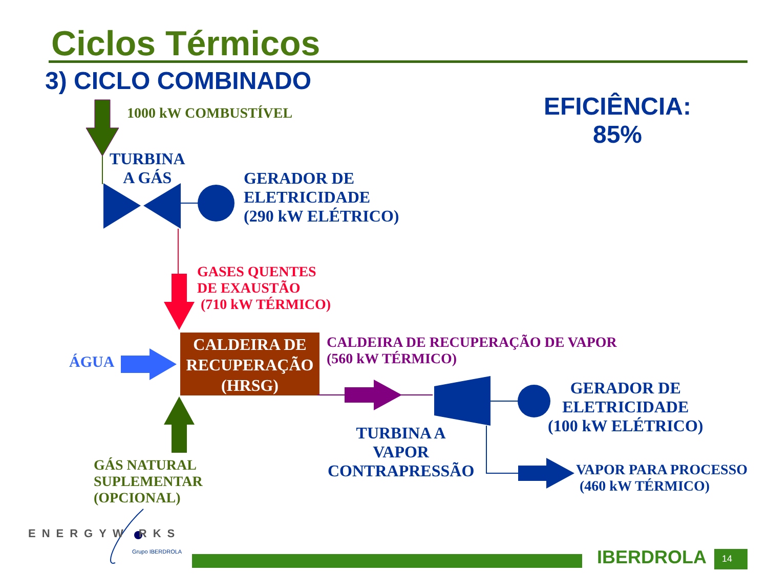Ciclos Térmicos
3) CICLO COMBINADO
EFICIÊNCIA:
85%
1000 kW COMBUSTÍVEL
TURBINA
A GÁS
GERADOR DE
ELETRICIDADE
(290 kW ELÉTRICO)
GASES QUENTES
DE EXAUSTÃO
(710 kW TÉRMICO)
CALDEIRA DE
RECUPERAÇÃO
(HRSG)
ÁGUA
CALDEIRA DE RECUPERAÇÃO DE VAPOR
(560 kW TÉRMICO)
GERADOR DE
ELETRICIDADE
(100 kW ELÉTRICO)
TURBINA A
VAPOR
CONTRAPRESSÃO
VAPOR PARA PROCESSO
(460 kW TÉRMICO)
GÁS NATURAL
SUPLEMENTAR
(OPCIONAL)
ENERGYW RKS
Grupo IBERDROLA IBERDROLA 14